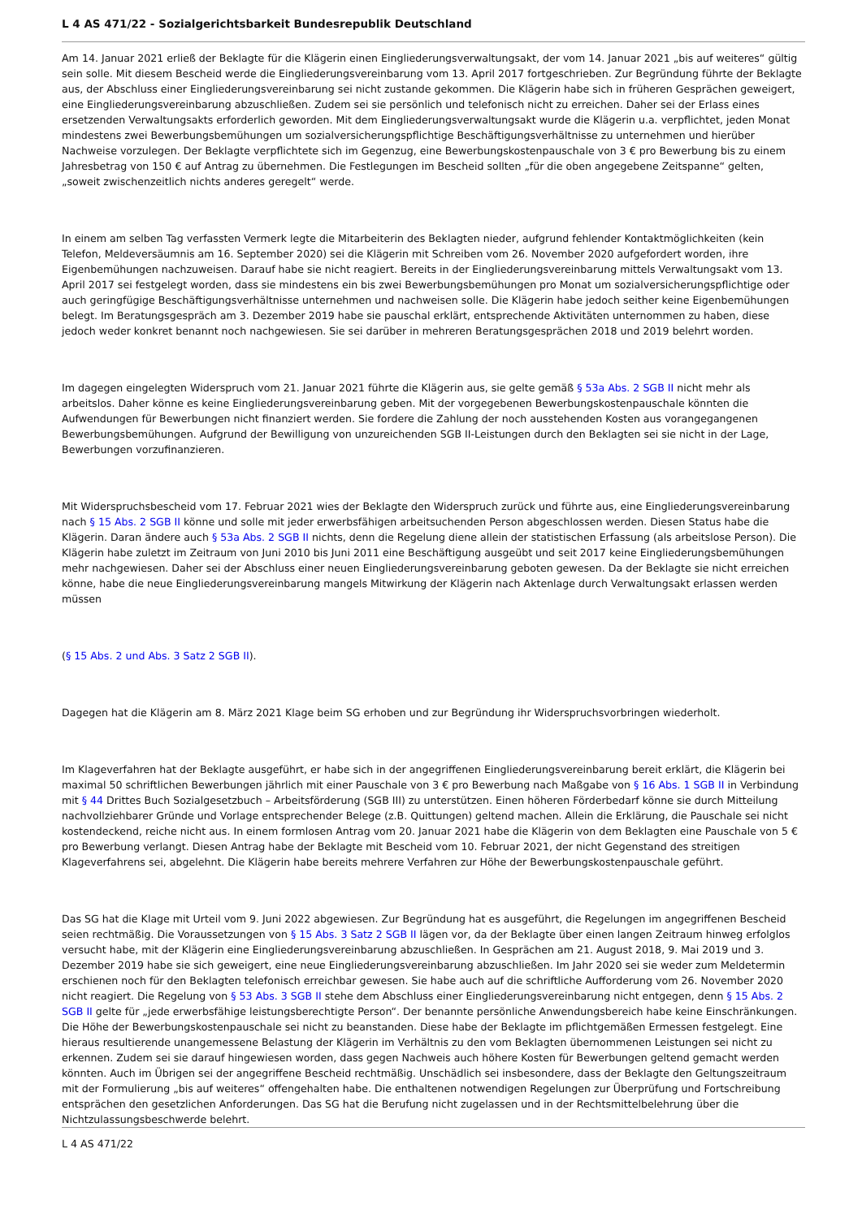L 4 AS 471/22 - Sozialgerichtsbarkeit Bundesrepublik Deutschland
Am 14. Januar 2021 erließ der Beklagte für die Klägerin einen Eingliederungsverwaltungsakt, der vom 14. Januar 2021 „bis auf weiteres“ gültig sein solle. Mit diesem Bescheid werde die Eingliederungsvereinbarung vom 13. April 2017 fortgeschrieben. Zur Begründung führte der Beklagte aus, der Abschluss einer Eingliederungsvereinbarung sei nicht zustande gekommen. Die Klägerin habe sich in früheren Gesprächen geweigert, eine Eingliederungsvereinbarung abzuschließen. Zudem sei sie persönlich und telefonisch nicht zu erreichen. Daher sei der Erlass eines ersetzenden Verwaltungsakts erforderlich geworden. Mit dem Eingliederungsverwaltungsakt wurde die Klägerin u.a. verpflichtet, jeden Monat mindestens zwei Bewerbungsbemühungen um sozialversicherungspflichtige Beschäftigungsverhältnisse zu unternehmen und hierüber Nachweise vorzulegen. Der Beklagte verpflichtete sich im Gegenzug, eine Bewerbungskostenpauschale von 3 € pro Bewerbung bis zu einem Jahresbetrag von 150 € auf Antrag zu übernehmen. Die Festlegungen im Bescheid sollten „für die oben angegebene Zeitspanne“ gelten, „soweit zwischenzeitlich nichts anderes geregelt“ werde.
In einem am selben Tag verfassten Vermerk legte die Mitarbeiterin des Beklagten nieder, aufgrund fehlender Kontaktmöglichkeiten (kein Telefon, Meldeversäumnis am 16. September 2020) sei die Klägerin mit Schreiben vom 26. November 2020 aufgefordert worden, ihre Eigenbemühungen nachzuweisen. Darauf habe sie nicht reagiert. Bereits in der Eingliederungsvereinbarung mittels Verwaltungsakt vom 13. April 2017 sei festgelegt worden, dass sie mindestens ein bis zwei Bewerbungsbemühungen pro Monat um sozialversicherungspflichtige oder auch geringfügige Beschäftigungsverhältnisse unternehmen und nachweisen solle. Die Klägerin habe jedoch seither keine Eigenbemühungen belegt. Im Beratungsgespräch am 3. Dezember 2019 habe sie pauschal erklärt, entsprechende Aktivitäten unternommen zu haben, diese jedoch weder konkret benannt noch nachgewiesen. Sie sei darüber in mehreren Beratungsgesprächen 2018 und 2019 belehrt worden.
Im dagegen eingelegten Widerspruch vom 21. Januar 2021 führte die Klägerin aus, sie gelte gemäß § 53a Abs. 2 SGB II nicht mehr als arbeitslos. Daher könne es keine Eingliederungsvereinbarung geben. Mit der vorgegebenen Bewerbungskostenpauschale könnten die Aufwendungen für Bewerbungen nicht finanziert werden. Sie fordere die Zahlung der noch ausstehenden Kosten aus vorangegangenen Bewerbungsbemühungen. Aufgrund der Bewilligung von unzureichenden SGB II-Leistungen durch den Beklagten sei sie nicht in der Lage, Bewerbungen vorzufinanzieren.
Mit Widerspruchsbescheid vom 17. Februar 2021 wies der Beklagte den Widerspruch zurück und führte aus, eine Eingliederungsvereinbarung nach § 15 Abs. 2 SGB II könne und solle mit jeder erwerbsfähigen arbeitsuchenden Person abgeschlossen werden. Diesen Status habe die Klägerin. Daran ändere auch § 53a Abs. 2 SGB II nichts, denn die Regelung diene allein der statistischen Erfassung (als arbeitslose Person). Die Klägerin habe zuletzt im Zeitraum von Juni 2010 bis Juni 2011 eine Beschäftigung ausgeübt und seit 2017 keine Eingliederungsbemühungen mehr nachgewiesen. Daher sei der Abschluss einer neuen Eingliederungsvereinbarung geboten gewesen. Da der Beklagte sie nicht erreichen könne, habe die neue Eingliederungsvereinbarung mangels Mitwirkung der Klägerin nach Aktenlage durch Verwaltungsakt erlassen werden müssen
(§ 15 Abs. 2 und Abs. 3 Satz 2 SGB II).
Dagegen hat die Klägerin am 8. März 2021 Klage beim SG erhoben und zur Begründung ihr Widerspruchsvorbringen wiederholt.
Im Klageverfahren hat der Beklagte ausgeführt, er habe sich in der angegriffenen Eingliederungsvereinbarung bereit erklärt, die Klägerin bei maximal 50 schriftlichen Bewerbungen jährlich mit einer Pauschale von 3 € pro Bewerbung nach Maßgabe von § 16 Abs. 1 SGB II in Verbindung mit § 44 Drittes Buch Sozialgesetzbuch – Arbeitsförderung (SGB III) zu unterstützen. Einen höheren Förderbedarf könne sie durch Mitteilung nachvollziehbarer Gründe und Vorlage entsprechender Belege (z.B. Quittungen) geltend machen. Allein die Erklärung, die Pauschale sei nicht kostendeckend, reiche nicht aus. In einem formlosen Antrag vom 20. Januar 2021 habe die Klägerin von dem Beklagten eine Pauschale von 5 € pro Bewerbung verlangt. Diesen Antrag habe der Beklagte mit Bescheid vom 10. Februar 2021, der nicht Gegenstand des streitigen Klageverfahrens sei, abgelehnt. Die Klägerin habe bereits mehrere Verfahren zur Höhe der Bewerbungskostenpauschale geführt.
Das SG hat die Klage mit Urteil vom 9. Juni 2022 abgewiesen. Zur Begründung hat es ausgeführt, die Regelungen im angegriffenen Bescheid seien rechtmäßig. Die Voraussetzungen von § 15 Abs. 3 Satz 2 SGB II lägen vor, da der Beklagte über einen langen Zeitraum hinweg erfolglos versucht habe, mit der Klägerin eine Eingliederungsvereinbarung abzuschließen. In Gesprächen am 21. August 2018, 9. Mai 2019 und 3. Dezember 2019 habe sie sich geweigert, eine neue Eingliederungsvereinbarung abzuschließen. Im Jahr 2020 sei sie weder zum Meldetermin erschienen noch für den Beklagten telefonisch erreichbar gewesen. Sie habe auch auf die schriftliche Aufforderung vom 26. November 2020 nicht reagiert. Die Regelung von § 53 Abs. 3 SGB II stehe dem Abschluss einer Eingliederungsvereinbarung nicht entgegen, denn § 15 Abs. 2 SGB II gelte für „jede erwerbsfähige leistungsberechtigte Person“. Der benannte persönliche Anwendungsbereich habe keine Einschränkungen. Die Höhe der Bewerbungskostenpauschale sei nicht zu beanstanden. Diese habe der Beklagte im pflichtgemäßen Ermessen festgelegt. Eine hieraus resultierende unangemessene Belastung der Klägerin im Verhältnis zu den vom Beklagten übernommenen Leistungen sei nicht zu erkennen. Zudem sei sie darauf hingewiesen worden, dass gegen Nachweis auch höhere Kosten für Bewerbungen geltend gemacht werden könnten. Auch im Übrigen sei der angegriffene Bescheid rechtmäßig. Unschädlich sei insbesondere, dass der Beklagte den Geltungszeitraum mit der Formulierung „bis auf weiteres“ offengehalten habe. Die enthaltenen notwendigen Regelungen zur Überprüfung und Fortschreibung entsprächen den gesetzlichen Anforderungen. Das SG hat die Berufung nicht zugelassen und in der Rechtsmittelbelehrung über die Nichtzulassungsbeschwerde belehrt.
L 4 AS 471/22